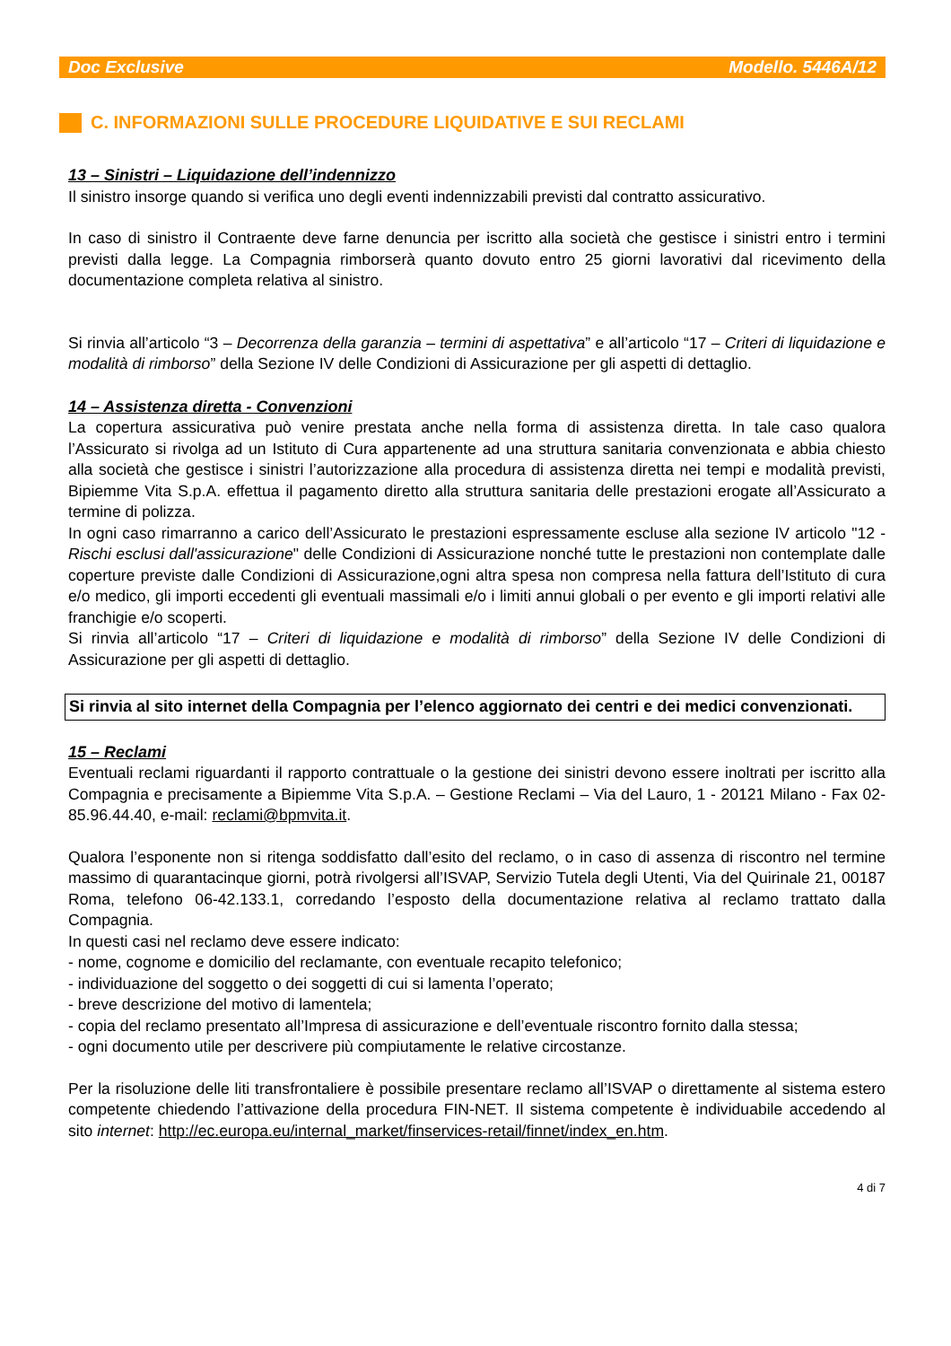Doc Exclusive Modello. 5446A/12
C. INFORMAZIONI SULLE PROCEDURE LIQUIDATIVE E SUI RECLAMI
13 – Sinistri – Liquidazione dell’indennizzo
Il sinistro insorge quando si verifica uno degli eventi indennizzabili previsti dal contratto assicurativo.
In caso di sinistro il Contraente deve farne denuncia per iscritto alla società che gestisce i sinistri entro i termini previsti dalla legge. La Compagnia rimborserà quanto dovuto entro 25 giorni lavorativi dal ricevimento della documentazione completa relativa al sinistro.
Si rinvia all’articolo “3 – Decorrenza della garanzia – termini di aspettativa” e all’articolo “17 – Criteri di liquidazione e modalità di rimborso” della Sezione IV delle Condizioni di Assicurazione per gli aspetti di dettaglio.
14 – Assistenza diretta - Convenzioni
La copertura assicurativa può venire prestata anche nella forma di assistenza diretta. In tale caso qualora l’Assicurato si rivolga ad un Istituto di Cura appartenente ad una struttura sanitaria convenzionata e abbia chiesto alla società che gestisce i sinistri l’autorizzazione alla procedura di assistenza diretta nei tempi e modalità previsti, Bipiemme Vita S.p.A. effettua il pagamento diretto alla struttura sanitaria delle prestazioni erogate all’Assicurato a termine di polizza.
In ogni caso rimarranno a carico dell’Assicurato le prestazioni espressamente escluse alla sezione IV articolo "12 - Rischi esclusi dall'assicurazione" delle Condizioni di Assicurazione nonché tutte le prestazioni non contemplate dalle coperture previste dalle Condizioni di Assicurazione,ogni altra spesa non compresa nella fattura dell’Istituto di cura e/o medico, gli importi eccedenti gli eventuali massimali e/o i limiti annui globali o per evento e gli importi relativi alle franchigie e/o scoperti.
Si rinvia all’articolo “17 – Criteri di liquidazione e modalità di rimborso” della Sezione IV delle Condizioni di Assicurazione per gli aspetti di dettaglio.
Si rinvia al sito internet della Compagnia per l’elenco aggiornato dei centri e dei medici convenzionati.
15 – Reclami
Eventuali reclami riguardanti il rapporto contrattuale o la gestione dei sinistri devono essere inoltrati per iscritto alla Compagnia e precisamente a Bipiemme Vita S.p.A. – Gestione Reclami – Via del Lauro, 1 - 20121 Milano - Fax 02-85.96.44.40, e-mail: reclami@bpmvita.it.
Qualora l’esponente non si ritenga soddisfatto dall’esito del reclamo, o in caso di assenza di riscontro nel termine massimo di quarantacinque giorni, potrà rivolgersi all’ISVAP, Servizio Tutela degli Utenti, Via del Quirinale 21, 00187 Roma, telefono 06-42.133.1, corredando l’esposto della documentazione relativa al reclamo trattato dalla Compagnia.
In questi casi nel reclamo deve essere indicato:
- nome, cognome e domicilio del reclamante, con eventuale recapito telefonico;
- individuazione del soggetto o dei soggetti di cui si lamenta l’operato;
- breve descrizione del motivo di lamentela;
- copia del reclamo presentato all’Impresa di assicurazione e dell’eventuale riscontro fornito dalla stessa;
- ogni documento utile per descrivere più compiutamente le relative circostanze.
Per la risoluzione delle liti transfrontaliere è possibile presentare reclamo all’ISVAP o direttamente al sistema estero competente chiedendo l’attivazione della procedura FIN-NET. Il sistema competente è individuabile accedendo al sito internet: http://ec.europa.eu/internal_market/finservices-retail/finnet/index_en.htm.
4 di 7